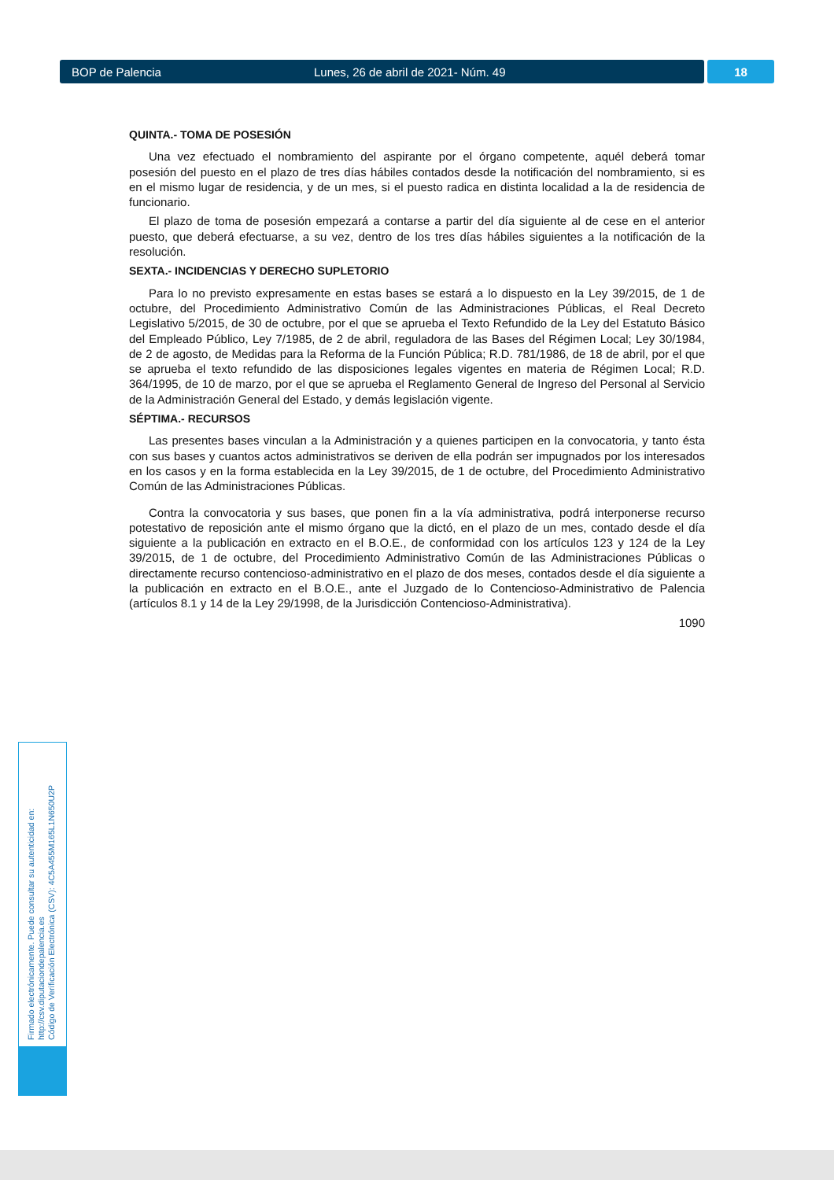BOP de Palencia Lunes, 26 de abril de 2021- Núm. 49 18
QUINTA.- TOMA DE POSESIÓN
Una vez efectuado el nombramiento del aspirante por el órgano competente, aquél deberá tomar posesión del puesto en el plazo de tres días hábiles contados desde la notificación del nombramiento, si es en el mismo lugar de residencia, y de un mes, si el puesto radica en distinta localidad a la de residencia de funcionario.
El plazo de toma de posesión empezará a contarse a partir del día siguiente al de cese en el anterior puesto, que deberá efectuarse, a su vez, dentro de los tres días hábiles siguientes a la notificación de la resolución.
SEXTA.- INCIDENCIAS Y DERECHO SUPLETORIO
Para lo no previsto expresamente en estas bases se estará a lo dispuesto en la Ley 39/2015, de 1 de octubre, del Procedimiento Administrativo Común de las Administraciones Públicas, el Real Decreto Legislativo 5/2015, de 30 de octubre, por el que se aprueba el Texto Refundido de la Ley del Estatuto Básico del Empleado Público, Ley 7/1985, de 2 de abril, reguladora de las Bases del Régimen Local; Ley 30/1984, de 2 de agosto, de Medidas para la Reforma de la Función Pública; R.D. 781/1986, de 18 de abril, por el que se aprueba el texto refundido de las disposiciones legales vigentes en materia de Régimen Local; R.D. 364/1995, de 10 de marzo, por el que se aprueba el Reglamento General de Ingreso del Personal al Servicio de la Administración General del Estado, y demás legislación vigente.
SÉPTIMA.- RECURSOS
Las presentes bases vinculan a la Administración y a quienes participen en la convocatoria, y tanto ésta con sus bases y cuantos actos administrativos se deriven de ella podrán ser impugnados por los interesados en los casos y en la forma establecida en la Ley 39/2015, de 1 de octubre, del Procedimiento Administrativo Común de las Administraciones Públicas.
Contra la convocatoria y sus bases, que ponen fin a la vía administrativa, podrá interponerse recurso potestativo de reposición ante el mismo órgano que la dictó, en el plazo de un mes, contado desde el día siguiente a la publicación en extracto en el B.O.E., de conformidad con los artículos 123 y 124 de la Ley 39/2015, de 1 de octubre, del Procedimiento Administrativo Común de las Administraciones Públicas o directamente recurso contencioso-administrativo en el plazo de dos meses, contados desde el día siguiente a la publicación en extracto en el B.O.E., ante el Juzgado de lo Contencioso-Administrativo de Palencia (artículos 8.1 y 14 de la Ley 29/1998, de la Jurisdicción Contencioso-Administrativa).
1090
Firmado electrónicamente. Puede consultar su autenticidad en:
http://csv.diputaciondepalencia.es
Código de Verificación Electrónica (CSV): 4C5A455M165L1N650U2P